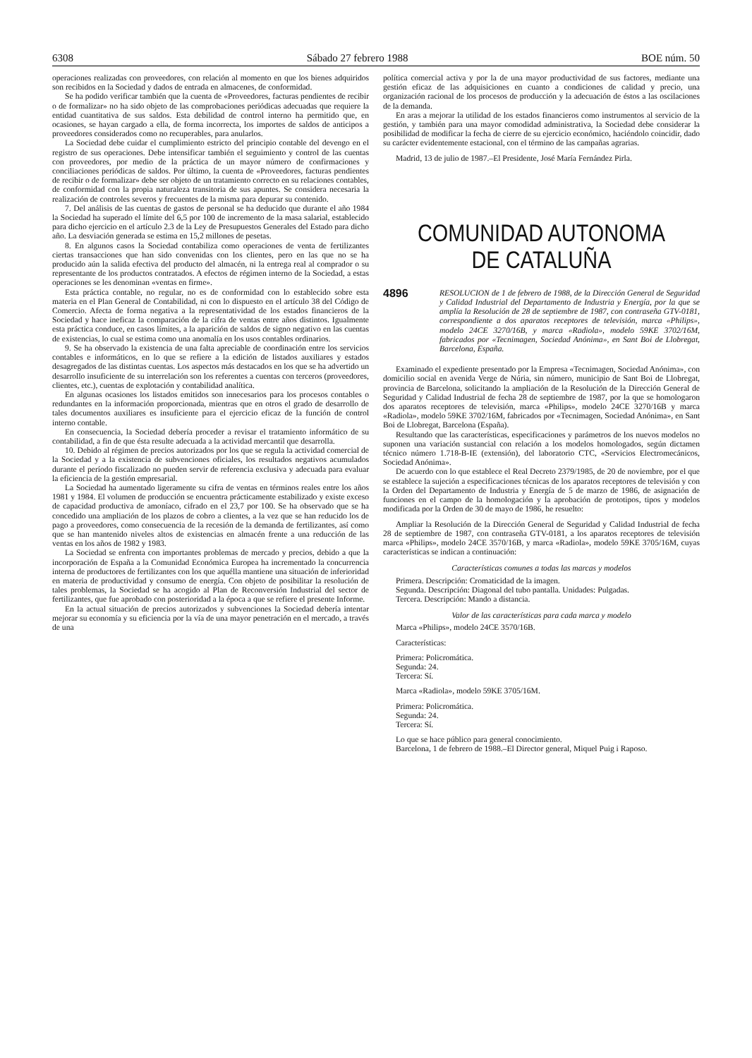6308 Sábado 27 febrero 1988 BOE núm. 50
operaciones realizadas con proveedores, con relación al momento en que los bienes adquiridos son recibidos en la Sociedad y dados de entrada en almacenes, de conformidad.
Se ha podido verificar también que la cuenta de «Proveedores, facturas pendientes de recibir o de formalizar» no ha sido objeto de las comprobaciones periódicas adecuadas que requiere la entidad cuantitativa de sus saldos. Esta debilidad de control interno ha permitido que, en ocasiones, se hayan cargado a ella, de forma incorrecta, los importes de saldos de anticipos a proveedores considerados como no recuperables, para anularlos.
La Sociedad debe cuidar el cumplimiento estricto del principio contable del devengo en el registro de sus operaciones. Debe intensificar también el seguimiento y control de las cuentas con proveedores, por medio de la práctica de un mayor número de confirmaciones y conciliaciones periódicas de saldos. Por último, la cuenta de «Proveedores, facturas pendientes de recibir o de formalizar» debe ser objeto de un tratamiento correcto en su relaciones contables, de conformidad con la propia naturaleza transitoria de sus apuntes. Se considera necesaria la realización de controles severos y frecuentes de la misma para depurar su contenido.
7. Del análisis de las cuentas de gastos de personal se ha deducido que durante el año 1984 la Sociedad ha superado el límite del 6,5 por 100 de incremento de la masa salarial, establecido para dicho ejercicio en el artículo 2.3 de la Ley de Presupuestos Generales del Estado para dicho año. La desviación generada se estima en 15,2 millones de pesetas.
8. En algunos casos la Sociedad contabiliza como operaciones de venta de fertilizantes ciertas transacciones que han sido convenidas con los clientes, pero en las que no se ha producido aún la salida efectiva del producto del almacén, ni la entrega real al comprador o su representante de los productos contratados. A efectos de régimen interno de la Sociedad, a estas operaciones se les denominan «ventas en firme».
Esta práctica contable, no regular, no es de conformidad con lo establecido sobre esta materia en el Plan General de Contabilidad, ni con lo dispuesto en el artículo 38 del Código de Comercio. Afecta de forma negativa a la representatividad de los estados financieros de la Sociedad y hace ineficaz la comparación de la cifra de ventas entre años distintos. Igualmente esta práctica conduce, en casos límites, a la aparición de saldos de signo negativo en las cuentas de existencias, lo cual se estima como una anomalía en los usos contables ordinarios.
9. Se ha observado la existencia de una falta apreciable de coordinación entre los servicios contables e informáticos, en lo que se refiere a la edición de listados auxiliares y estados desagregados de las distintas cuentas. Los aspectos más destacados en los que se ha advertido un desarrollo insuficiente de su interrelación son los referentes a cuentas con terceros (proveedores, clientes, etc.), cuentas de explotación y contabilidad analítica.
En algunas ocasiones los listados emitidos son innecesarios para los procesos contables o redundantes en la información proporcionada, mientras que en otros el grado de desarrollo de tales documentos auxiliares es insuficiente para el ejercicio eficaz de la función de control interno contable.
En consecuencia, la Sociedad debería proceder a revisar el tratamiento informático de su contabilidad, a fin de que ésta resulte adecuada a la actividad mercantil que desarrolla.
10. Debido al régimen de precios autorizados por los que se regula la actividad comercial de la Sociedad y a la existencia de subvenciones oficiales, los resultados negativos acumulados durante el período fiscalizado no pueden servir de referencia exclusiva y adecuada para evaluar la eficiencia de la gestión empresarial.
La Sociedad ha aumentado ligeramente su cifra de ventas en términos reales entre los años 1981 y 1984. El volumen de producción se encuentra prácticamente estabilizado y existe exceso de capacidad productiva de amoníaco, cifrado en el 23,7 por 100. Se ha observado que se ha concedido una ampliación de los plazos de cobro a clientes, a la vez que se han reducido los de pago a proveedores, como consecuencia de la recesión de la demanda de fertilizantes, así como que se han mantenido niveles altos de existencias en almacén frente a una reducción de las ventas en los años de 1982 y 1983.
La Sociedad se enfrenta con importantes problemas de mercado y precios, debido a que la incorporación de España a la Comunidad Económica Europea ha incrementado la concurrencia interna de productores de fertilizantes con los que aquélla mantiene una situación de inferioridad en materia de productividad y consumo de energía. Con objeto de posibilitar la resolución de tales problemas, la Sociedad se ha acogido al Plan de Reconversión Industrial del sector de fertilizantes, que fue aprobado con posterioridad a la época a que se refiere el presente Informe.
En la actual situación de precios autorizados y subvenciones la Sociedad debería intentar mejorar su economía y su eficiencia por la vía de una mayor penetración en el mercado, a través de una
política comercial activa y por la de una mayor productividad de sus factores, mediante una gestión eficaz de las adquisiciones en cuanto a condiciones de calidad y precio, una organización racional de los procesos de producción y la adecuación de éstos a las oscilaciones de la demanda.
En aras a mejorar la utilidad de los estados financieros como instrumentos al servicio de la gestión, y también para una mayor comodidad administrativa, la Sociedad debe considerar la posibilidad de modificar la fecha de cierre de su ejercicio económico, haciéndolo coincidir, dado su carácter evidentemente estacional, con el término de las campañas agrarias.
Madrid, 13 de julio de 1987.–El Presidente, José María Fernández Pirla.
COMUNIDAD AUTONOMA
DE CATALUÑA
4896 RESOLUCION de 1 de febrero de 1988, de la Dirección General de Seguridad y Calidad Industrial del Departamento de Industria y Energía, por la que se amplía la Resolución de 28 de septiembre de 1987, con contraseña GTV-0181, correspondiente a dos aparatos receptores de televisión, marca «Philips», modelo 24CE 3270/16B, y marca «Radiola», modelo 59KE 3702/16M, fabricados por «Tecnimagen, Sociedad Anónima», en Sant Boi de Llobregat, Barcelona, España.
Examinado el expediente presentado por la Empresa «Tecnimagen, Sociedad Anónima», con domicilio social en avenida Verge de Núria, sin número, municipio de Sant Boi de Llobregat, provincia de Barcelona, solicitando la ampliación de la Resolución de la Dirección General de Seguridad y Calidad Industrial de fecha 28 de septiembre de 1987, por la que se homologaron dos aparatos receptores de televisión, marca «Philips», modelo 24CE 3270/16B y marca «Radiola», modelo 59KE 3702/16M, fabricados por «Tecnimagen, Sociedad Anónima», en Sant Boi de Llobregat, Barcelona (España).
Resultando que las características, especificaciones y parámetros de los nuevos modelos no suponen una variación sustancial con relación a los modelos homologados, según dictamen técnico número 1.718-B-IE (extensión), del laboratorio CTC, «Servicios Electromecánicos, Sociedad Anónima».
De acuerdo con lo que establece el Real Decreto 2379/1985, de 20 de noviembre, por el que se establece la sujeción a especificaciones técnicas de los aparatos receptores de televisión y con la Orden del Departamento de Industria y Energía de 5 de marzo de 1986, de asignación de funciones en el campo de la homologación y la aprobación de prototipos, tipos y modelos modificada por la Orden de 30 de mayo de 1986, he resuelto:
Ampliar la Resolución de la Dirección General de Seguridad y Calidad Industrial de fecha 28 de septiembre de 1987, con contraseña GTV-0181, a los aparatos receptores de televisión marca «Philips», modelo 24CE 3570/16B, y marca «Radiola», modelo 59KE 3705/16M, cuyas características se indican a continuación:
Características comunes a todas las marcas y modelos
Primera. Descripción: Cromaticidad de la imagen.
Segunda. Descripción: Diagonal del tubo pantalla. Unidades: Pulgadas.
Tercera. Descripción: Mando a distancia.
Valor de las características para cada marca y modelo
Marca «Philips», modelo 24CE 3570/16B.
Características:
Primera: Policromática.
Segunda: 24.
Tercera: Sí.
Marca «Radiola», modelo 59KE 3705/16M.
Primera: Policromática.
Segunda: 24.
Tercera: Sí.
Lo que se hace público para general conocimiento.
Barcelona, 1 de febrero de 1988.–El Director general, Miquel Puig i Raposo.